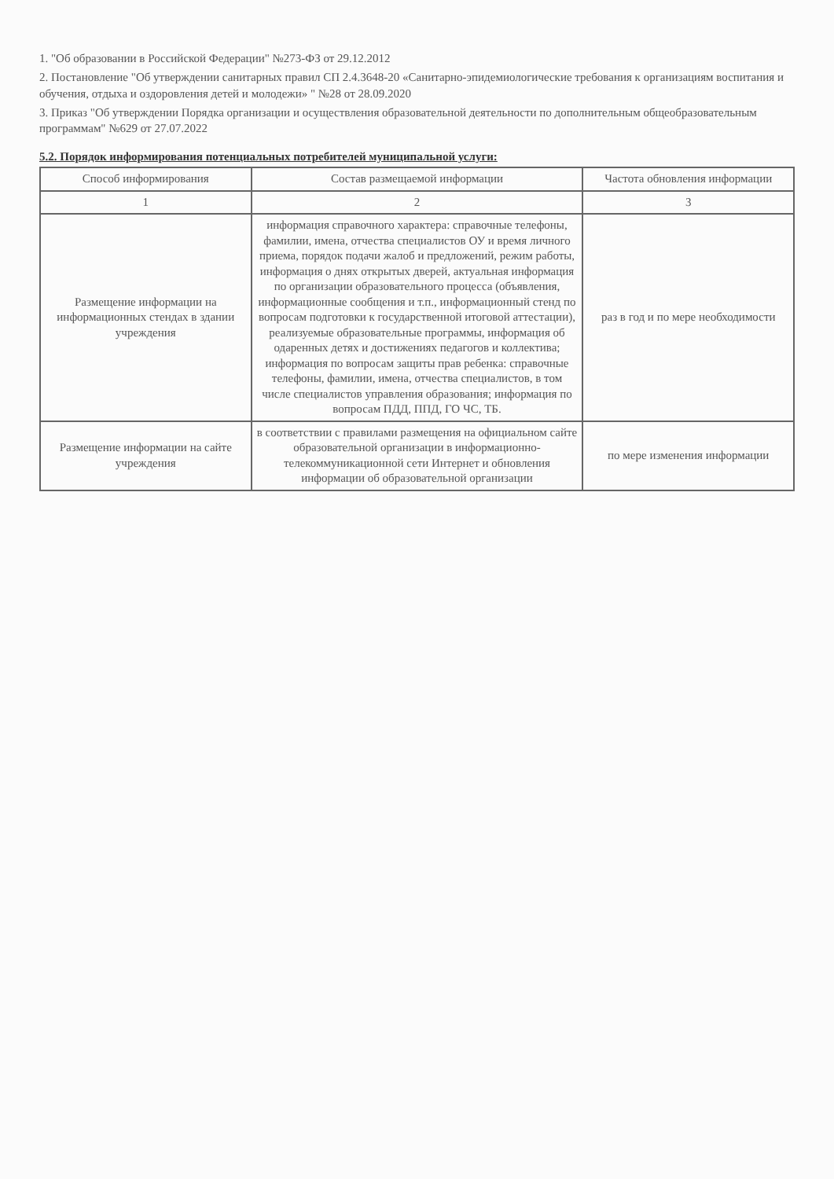1. "Об образовании в Российской Федерации" №273-ФЗ от 29.12.2012
2. Постановление "Об утверждении санитарных правил СП 2.4.3648-20 «Санитарно-эпидемиологические требования к организациям воспитания и обучения, отдыха и оздоровления детей и молодежи» " №28 от 28.09.2020
3. Приказ "Об утверждении Порядка организации и осуществления образовательной деятельности по дополнительным общеобразовательным программам" №629 от 27.07.2022
5.2. Порядок информирования потенциальных потребителей муниципальной услуги:
| Способ информирования | Состав размещаемой информации | Частота обновления информации |
| --- | --- | --- |
| 1 | 2 | 3 |
| Размещение информации на информационных стендах в здании учреждения | информация справочного характера: справочные телефоны, фамилии, имена, отчества специалистов ОУ и время личного приема, порядок подачи жалоб и предложений, режим работы, информация о днях открытых дверей, актуальная информация по организации образовательного процесса (объявления, информационные сообщения и т.п., информационный стенд по вопросам подготовки к государственной итоговой аттестации), реализуемые образовательные программы, информация об одаренных детях и достижениях педагогов и коллектива; информация по вопросам защиты прав ребенка: справочные телефоны, фамилии, имена, отчества специалистов, в том числе специалистов управления образования; информация по вопросам ПДД, ППД, ГО ЧС, ТБ. | раз в год и по мере необходимости |
| Размещение информации на сайте учреждения | в соответствии с правилами размещения на официальном сайте образовательной организации в информационно-телекоммуникационной сети Интернет и обновления информации об образовательной организации | по мере изменения информации |